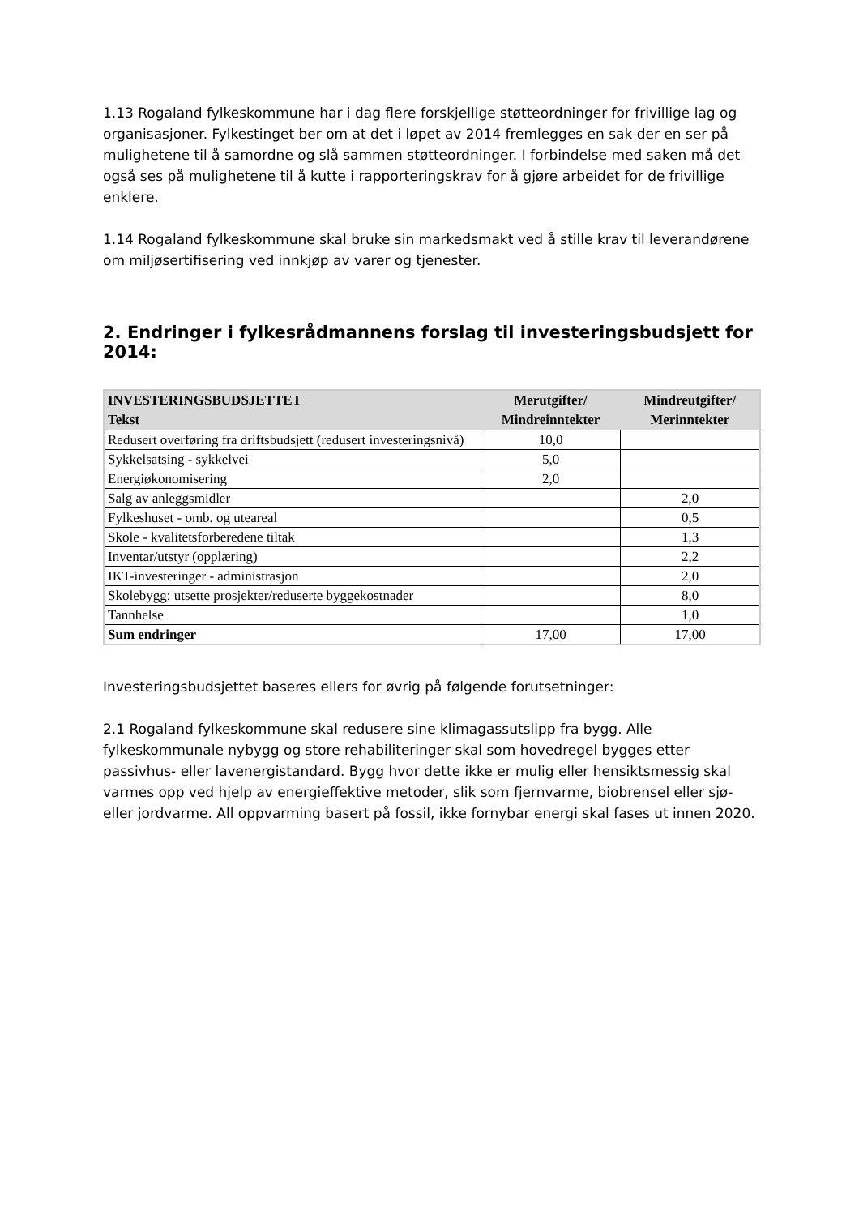1.13 Rogaland fylkeskommune har i dag flere forskjellige støtteordninger for frivillige lag og organisasjoner. Fylkestinget ber om at det i løpet av 2014 fremlegges en sak der en ser på mulighetene til å samordne og slå sammen støtteordninger. I forbindelse med saken må det også ses på mulighetene til å kutte i rapporteringskrav for å gjøre arbeidet for de frivillige enklere.
1.14 Rogaland fylkeskommune skal bruke sin markedsmakt ved å stille krav til leverandørene om miljøsertifisering ved innkjøp av varer og tjenester.
2. Endringer i fylkesrådmannens forslag til investeringsbudsjett for 2014:
| INVESTERINGSBUDSJETTET Tekst | Merutgifter/ Mindreinntekter | Mindreutgifter/ Merinntekter |
| --- | --- | --- |
| Redusert overføring fra driftsbudsjett (redusert investeringsnivå) | 10,0 | |
| Sykkelsatsing - sykkelvei | 5,0 | |
| Energiøkonomisering | 2,0 | |
| Salg av anleggsmidler | | 2,0 |
| Fylkeshuset - omb. og uteareal | | 0,5 |
| Skole - kvalitetsforberedene tiltak | | 1,3 |
| Inventar/utstyr (opplæring) | | 2,2 |
| IKT-investeringer - administrasjon | | 2,0 |
| Skolebygg: utsette prosjekter/reduserte byggekostnader | | 8,0 |
| Tannhelse | | 1,0 |
| Sum endringer | 17,00 | 17,00 |
Investeringsbudsjettet baseres ellers for øvrig på følgende forutsetninger:
2.1 Rogaland fylkeskommune skal redusere sine klimagassutslipp fra bygg. Alle fylkeskommunale nybygg og store rehabiliteringer skal som hovedregel bygges etter passivhus- eller lavenergistandard. Bygg hvor dette ikke er mulig eller hensiktsmessig skal varmes opp ved hjelp av energieffektive metoder, slik som fjernvarme, biobrensel eller sjø- eller jordvarme. All oppvarming basert på fossil, ikke fornybar energi skal fases ut innen 2020.